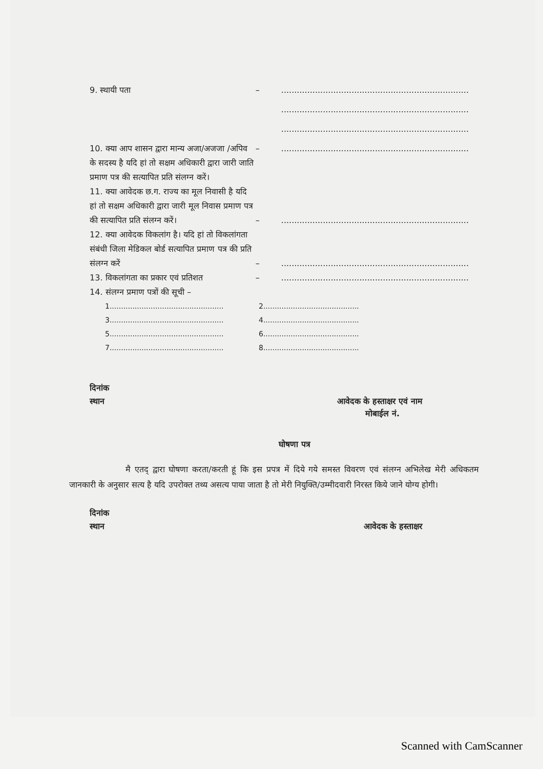9. स्थायी पता – ........................................................................
........................................................................
........................................................................
10. क्या आप शासन द्वारा मान्य अजा/अजजा /अपिव के सदस्य है यदि हां तो सक्षम अधिकारी द्वारा जारी जाति प्रमाण पत्र की सत्यापित प्रति संलग्न करें।
– ........................................................................
11. क्या आवेदक छ.ग. राज्य का मूल निवासी है यदि हां तो सक्षम अधिकारी द्वारा जारी मूल निवास प्रमाण पत्र की सत्यापित प्रति संलग्न करें।
– ........................................................................
12. क्या आवेदक विकलांग है। यदि हां तो विकलांगता संबंधी जिला मेडिकल बोर्ड सत्यापित प्रमाण पत्र की प्रति संलग्न करें
– ........................................................................
13. विकलांगता का प्रकार एवं प्रतिशत – ........................................................................
14. संलग्न प्रमाण पत्रों की सूची –
1..................................................
2..........................................
3..................................................
4..........................................
5..................................................
6..........................................
7..................................................
8..........................................
दिनांक
स्थान आवेदक के हस्ताक्षर एवं नाम
मोबाईल नं.
घोषणा पत्र
मै एतद् द्वारा घोषणा करता/करती हूं कि इस प्रपत्र में दिये गये समस्त विवरण एवं संलग्न अभिलेख मेरी अधिकतम जानकारी के अनुसार सत्य है यदि उपरोक्त तथ्य असत्य पाया जाता है तो मेरी नियुक्ति/उम्मीदवारी निरस्त किये जाने योग्य होगी।
दिनांक
स्थान आवेदक के हस्ताक्षर
Scanned with CamScanner